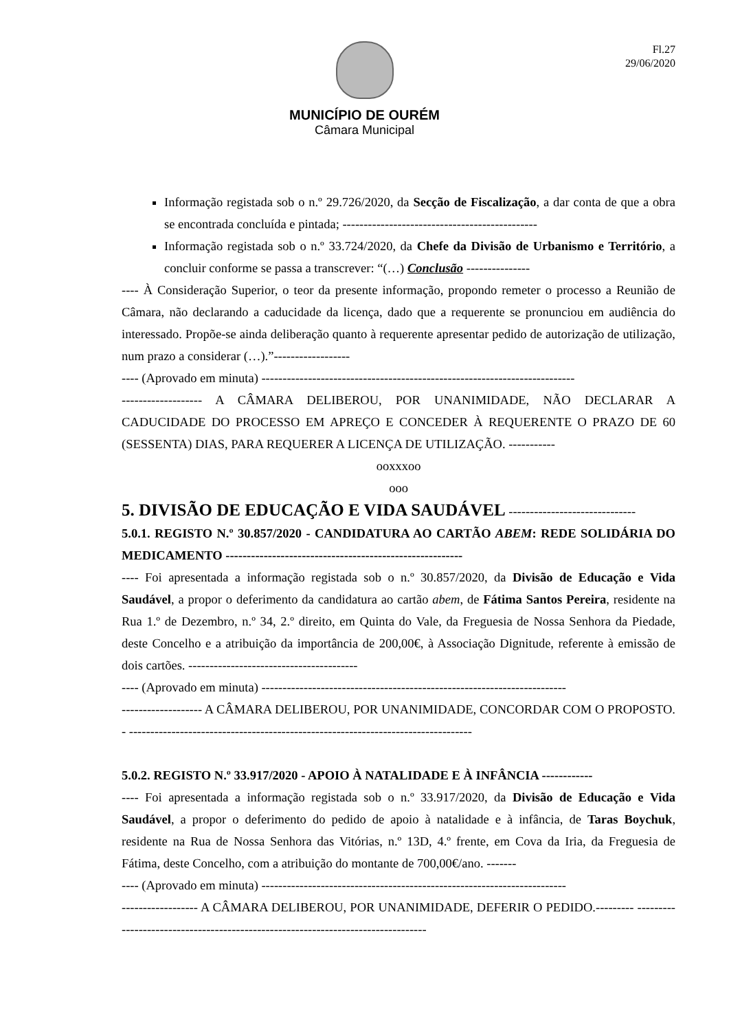Fl.27
29/06/2020
MUNICÍPIO DE OURÉM
Câmara Municipal
Informação registada sob o n.º 29.726/2020, da Secção de Fiscalização, a dar conta de que a obra se encontrada concluída e pintada; ----------------------------------------------
Informação registada sob o n.º 33.724/2020, da Chefe da Divisão de Urbanismo e Território, a concluir conforme se passa a transcrever: “(…) Conclusão ---------------
---- À Consideração Superior, o teor da presente informação, propondo remeter o processo a Reunião de Câmara, não declarando a caducidade da licença, dado que a requerente se pronunciou em audiência do interessado. Propõe-se ainda deliberação quanto à requerente apresentar pedido de autorização de utilização, num prazo a considerar (…).”------------------
---- (Aprovado em minuta) --------------------------------------------------------------------------
------------------- A CÂMARA DELIBEROU, POR UNANIMIDADE, NÃO DECLARAR A CADUCIDADE DO PROCESSO EM APREÇO E CONCEDER À REQUERENTE O PRAZO DE 60 (SESSENTA) DIAS, PARA REQUERER A LICENÇA DE UTILIZAÇÃO. -----------
ooxxxoo
ooo
5. DIVISÃO DE EDUCAÇÃO E VIDA SAUDÁVEL ------------------------------
5.0.1. REGISTO N.º 30.857/2020 - CANDIDATURA AO CARTÃO ABEM: REDE SOLIDÁRIA DO MEDICAMENTO --------------------------------------------------------
---- Foi apresentada a informação registada sob o n.º 30.857/2020, da Divisão de Educação e Vida Saudável, a propor o deferimento da candidatura ao cartão abem, de Fátima Santos Pereira, residente na Rua 1.º de Dezembro, n.º 34, 2.º direito, em Quinta do Vale, da Freguesia de Nossa Senhora da Piedade, deste Concelho e a atribuição da importância de 200,00€, à Associação Dignitude, referente à emissão de dois cartões. ----------------------------------------
---- (Aprovado em minuta) ------------------------------------------------------------------------
------------------- A CÂMARA DELIBEROU, POR UNANIMIDADE, CONCORDAR COM O PROPOSTO. - ---------------------------------------------------------------------------------
5.0.2. REGISTO N.º 33.917/2020 - APOIO À NATALIDADE E À INFÂNCIA ------------
---- Foi apresentada a informação registada sob o n.º 33.917/2020, da Divisão de Educação e Vida Saudável, a propor o deferimento do pedido de apoio à natalidade e à infância, de Taras Boychuk, residente na Rua de Nossa Senhora das Vitórias, n.º 13D, 4.º frente, em Cova da Iria, da Freguesia de Fátima, deste Concelho, com a atribuição do montante de 700,00€/ano. -------
---- (Aprovado em minuta) ------------------------------------------------------------------------
------------------ A CÂMARA DELIBEROU, POR UNANIMIDADE, DEFERIR O PEDIDO.--------- ---------------------------------------------------------------------------------